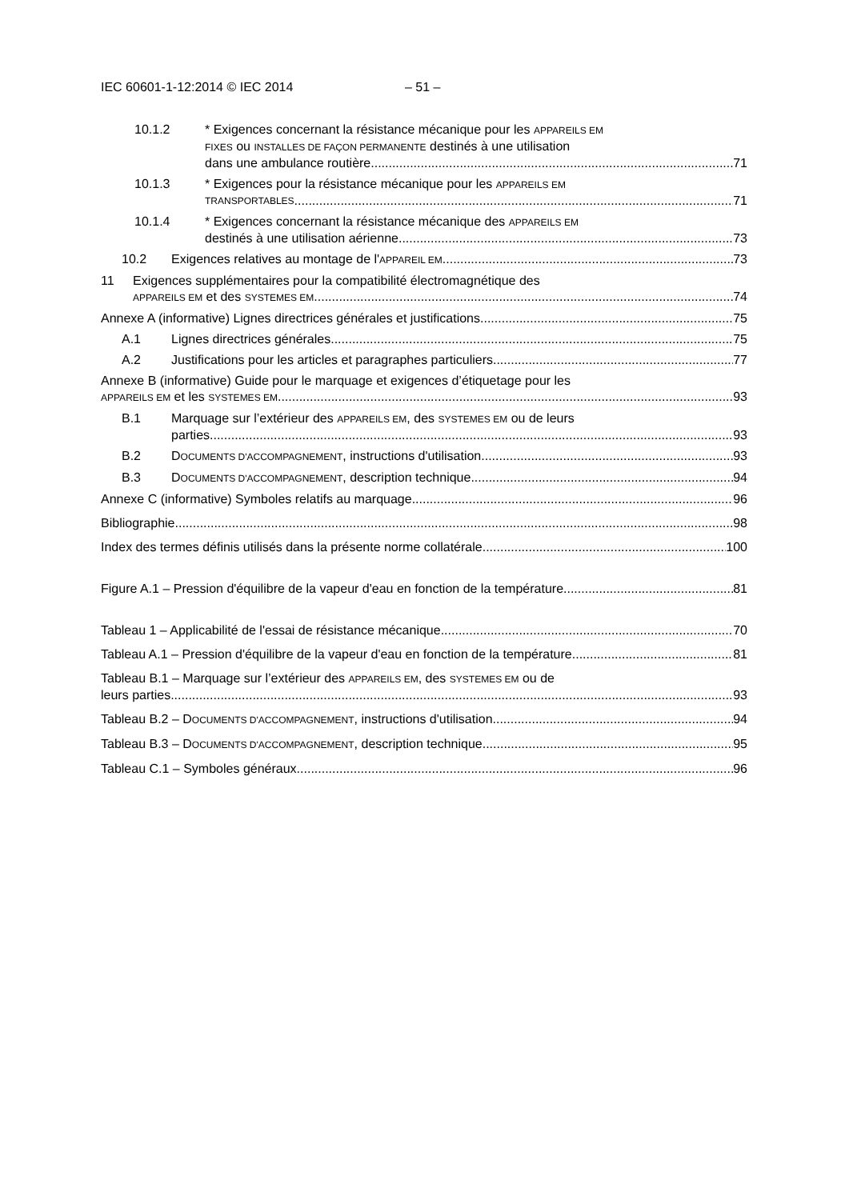IEC 60601-1-12:2014 © IEC 2014 – 51 –
10.1.2 * Exigences concernant la résistance mécanique pour les APPAREILS EM
FIXES ou INSTALLES DE FAÇON PERMANENTE destinés à une utilisation
dans une ambulance routière 71
10.1.3 * Exigences pour la résistance mécanique pour les APPAREILS EM
TRANSPORTABLES 71
10.1.4 * Exigences concernant la résistance mécanique des APPAREILS EM
destinés à une utilisation aérienne 73
10.2 Exigences relatives au montage de l'APPAREIL EM 73
11 Exigences supplémentaires pour la compatibilité électromagnétique des
APPAREILS EM et des SYSTEMES EM 74
Annexe A (informative) Lignes directrices générales et justifications 75
A.1 Lignes directrices générales 75
A.2 Justifications pour les articles et paragraphes particuliers 77
Annexe B (informative) Guide pour le marquage et exigences d’étiquetage pour les
APPAREILS EM et les SYSTEMES EM 93
B.1 Marquage sur l’extérieur des APPAREILS EM, des SYSTEMES EM ou de leurs
parties 93
B.2 DOCUMENTS D'ACCOMPAGNEMENT, instructions d'utilisation 93
B.3 DOCUMENTS D'ACCOMPAGNEMENT, description technique 94
Annexe C (informative) Symboles relatifs au marquage 96
Bibliographie 98
Index des termes définis utilisés dans la présente norme collatérale 100
Figure A.1 – Pression d'équilibre de la vapeur d'eau en fonction de la température 81
Tableau 1 – Applicabilité de l'essai de résistance mécanique 70
Tableau A.1 – Pression d'équilibre de la vapeur d'eau en fonction de la température 81
Tableau B.1 – Marquage sur l’extérieur des APPAREILS EM, des SYSTEMES EM ou de
leurs parties 93
Tableau B.2 – DOCUMENTS D'ACCOMPAGNEMENT, instructions d'utilisation 94
Tableau B.3 – DOCUMENTS D'ACCOMPAGNEMENT, description technique 95
Tableau C.1 – Symboles généraux 96